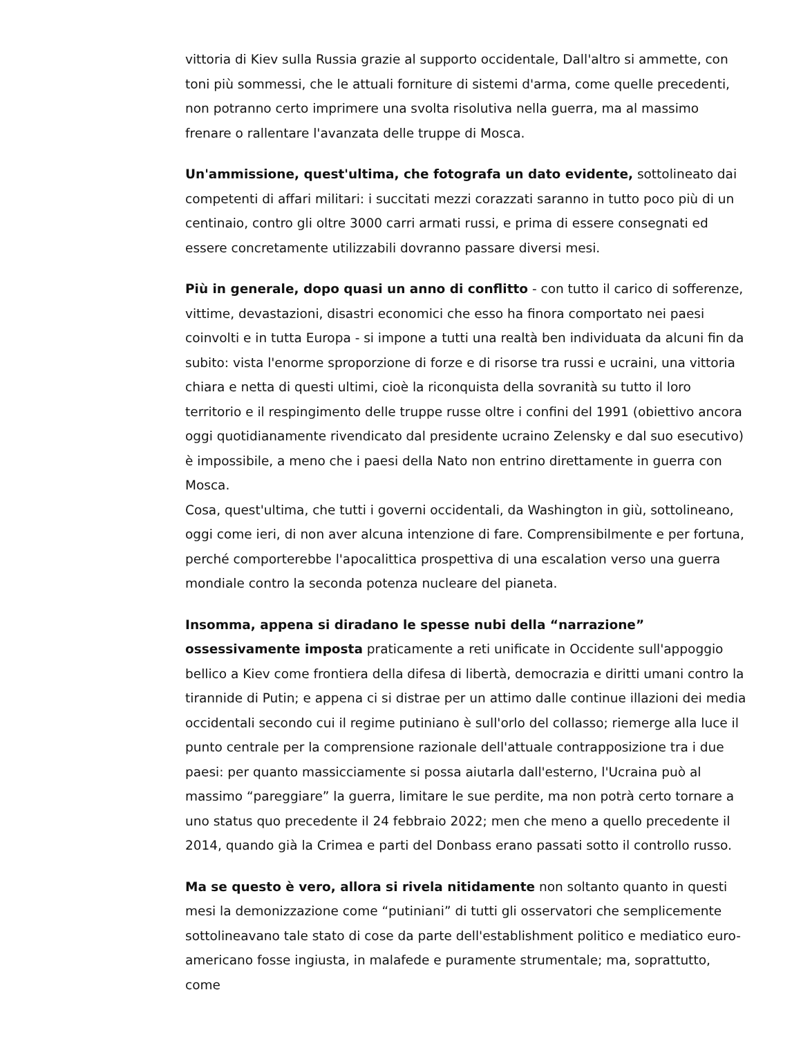vittoria di Kiev sulla Russia grazie al supporto occidentale, Dall'altro si ammette, con toni più sommessi, che le attuali forniture di sistemi d'arma, come quelle precedenti, non potranno certo imprimere una svolta risolutiva nella guerra, ma al massimo frenare o rallentare l'avanzata delle truppe di Mosca.
Un'ammissione, quest'ultima, che fotografa un dato evidente, sottolineato dai competenti di affari militari: i succitati mezzi corazzati saranno in tutto poco più di un centinaio, contro gli oltre 3000 carri armati russi, e prima di essere consegnati ed essere concretamente utilizzabili dovranno passare diversi mesi.
Più in generale, dopo quasi un anno di conflitto - con tutto il carico di sofferenze, vittime, devastazioni, disastri economici che esso ha finora comportato nei paesi coinvolti e in tutta Europa - si impone a tutti una realtà ben individuata da alcuni fin da subito: vista l'enorme sproporzione di forze e di risorse tra russi e ucraini, una vittoria chiara e netta di questi ultimi, cioè la riconquista della sovranità su tutto il loro territorio e il respingimento delle truppe russe oltre i confini del 1991 (obiettivo ancora oggi quotidianamente rivendicato dal presidente ucraino Zelensky e dal suo esecutivo) è impossibile, a meno che i paesi della Nato non entrino direttamente in guerra con Mosca.
Cosa, quest'ultima, che tutti i governi occidentali, da Washington in giù, sottolineano, oggi come ieri, di non aver alcuna intenzione di fare. Comprensibilmente e per fortuna, perché comporterebbe l'apocalittica prospettiva di una escalation verso una guerra mondiale contro la seconda potenza nucleare del pianeta.
Insomma, appena si diradano le spesse nubi della “narrazione” ossessivamente imposta praticamente a reti unificate in Occidente sull'appoggio bellico a Kiev come frontiera della difesa di libertà, democrazia e diritti umani contro la tirannide di Putin; e appena ci si distrae per un attimo dalle continue illazioni dei media occidentali secondo cui il regime putiniano è sull'orlo del collasso; riemerge alla luce il punto centrale per la comprensione razionale dell'attuale contrapposizione tra i due paesi: per quanto massicciamente si possa aiutarla dall'esterno, l'Ucraina può al massimo “pareggiare” la guerra, limitare le sue perdite, ma non potrà certo tornare a uno status quo precedente il 24 febbraio 2022; men che meno a quello precedente il 2014, quando già la Crimea e parti del Donbass erano passati sotto il controllo russo.
Ma se questo è vero, allora si rivela nitidamente non soltanto quanto in questi mesi la demonizzazione come “putiniani” di tutti gli osservatori che semplicemente sottolineavano tale stato di cose da parte dell'establishment politico e mediatico euro-americano fosse ingiusta, in malafede e puramente strumentale; ma, soprattutto, come